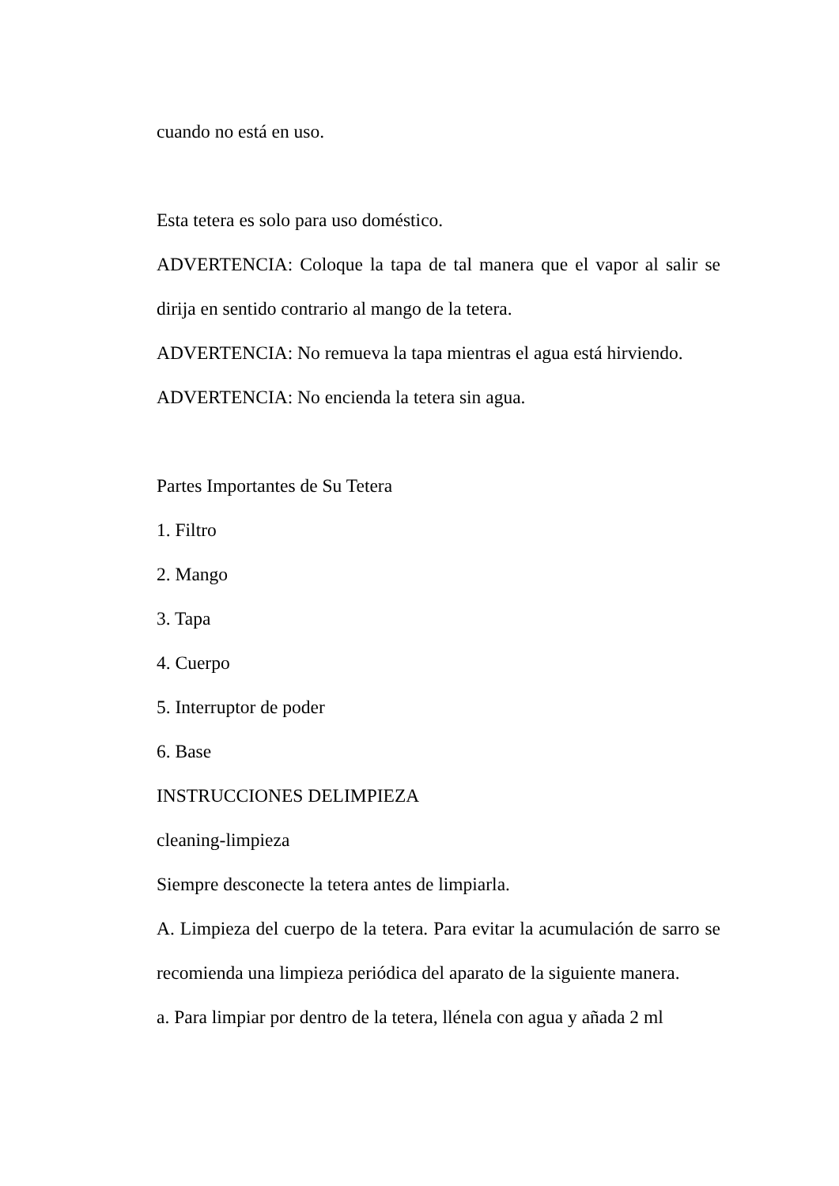cuando no está en uso.
Esta tetera es solo para uso doméstico.
ADVERTENCIA: Coloque la tapa de tal manera que el vapor al salir se dirija en sentido contrario al mango de la tetera.
ADVERTENCIA: No remueva la tapa mientras el agua está hirviendo.
ADVERTENCIA: No encienda la tetera sin agua.
Partes Importantes de Su Tetera
1. Filtro
2. Mango
3. Tapa
4. Cuerpo
5. Interruptor de poder
6. Base
INSTRUCCIONES DELIMPIEZA
cleaning-limpieza
Siempre desconecte la tetera antes de limpiarla.
A. Limpieza del cuerpo de la tetera. Para evitar la acumulación de sarro se recomienda una limpieza periódica del aparato de la siguiente manera.
a. Para limpiar por dentro de la tetera, llénela con agua y añada 2 ml